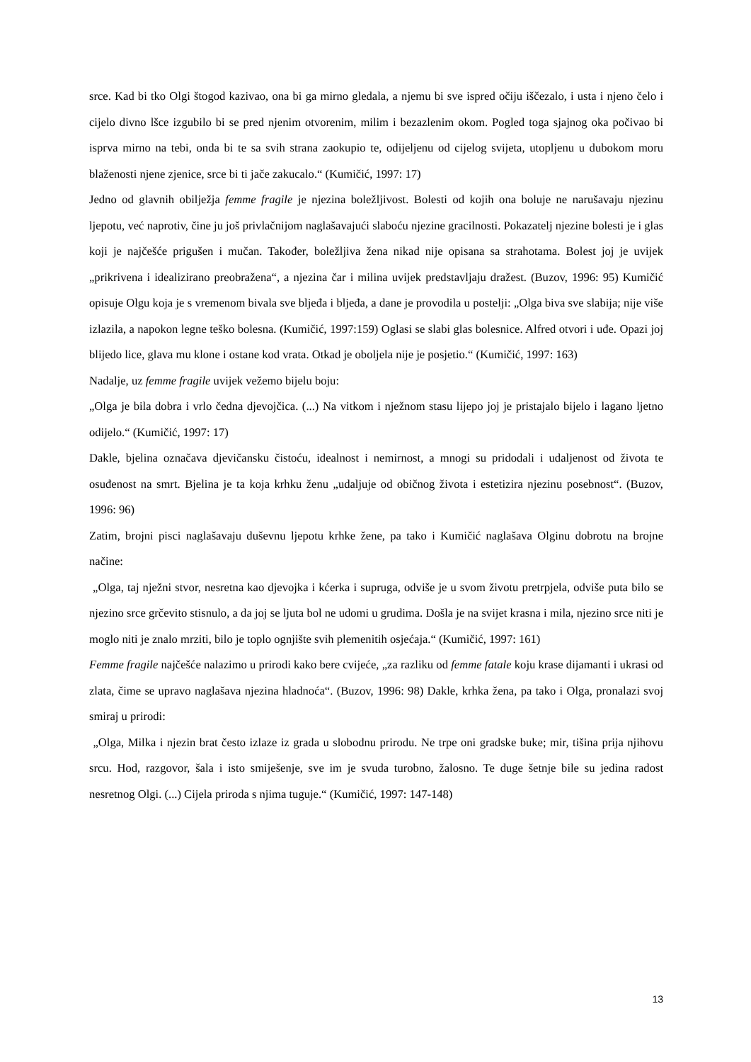srce. Kad bi tko Olgi štogod kazivao, ona bi ga mirno gledala, a njemu bi sve ispred očiju iščezalo, i usta i njeno čelo i cijelo divno lšce izgubilo bi se pred njenim otvorenim, milim i bezazlenim okom. Pogled toga sjajnog oka počivao bi isprva mirno na tebi, onda bi te sa svih strana zaokupio te, odijeljenu od cijelog svijeta, utopljenu u dubokom moru blaženosti njene zjenice, srce bi ti jače zakucalo.“ (Kumičić, 1997: 17)
Jedno od glavnih obilježja femme fragile je njezina boležljivost. Bolesti od kojih ona boluje ne narušavaju njezinu ljepotu, već naprotiv, čine ju još privlačnijom naglašavajući slaboću njezine gracilnosti. Pokazatelj njezine bolesti je i glas koji je najčešće prigušen i mučan. Također, boležljiva žena nikad nije opisana sa strahotama. Bolest joj je uvijek „prikrivena i idealizirano preobražena“, a njezina čar i milina uvijek predstavljaju dražest. (Buzov, 1996: 95) Kumičić opisuje Olgu koja je s vremenom bivala sve bljeđa i bljeđa, a dane je provodila u postelji: „Olga biva sve slabija; nije više izlazila, a napokon legne teško bolesna. (Kumičić, 1997:159) Oglasi se slabi glas bolesnice. Alfred otvori i uđe. Opazi joj blijedo lice, glava mu klone i ostane kod vrata. Otkad je oboljela nije je posjetio.“ (Kumičić, 1997: 163)
Nadalje, uz femme fragile uvijek vežemo bijelu boju:
„Olga je bila dobra i vrlo čedna djevojčica. (...) Na vitkom i nježnom stasu lijepo joj je pristajalo bijelo i lagano ljetno odijelo.“ (Kumičić, 1997: 17)
Dakle, bjelina označava djevičansku čistoću, idealnost i nemirnost, a mnogi su pridodali i udaljenost od života te osuđenost na smrt. Bjelina je ta koja krhku ženu „udaljuje od običnog života i estetizira njezinu posebnost“. (Buzov, 1996: 96)
Zatim, brojni pisci naglašavaju duševnu ljepotu krhke žene, pa tako i Kumičić naglašava Olginu dobrotu na brojne načine:
„Olga, taj nježni stvor, nesretna kao djevojka i kćerka i supruga, odviše je u svom životu pretrpjela, odviše puta bilo se njezino srce grčevito stisnulo, a da joj se ljuta bol ne udomi u grudima. Došla je na svijet krasna i mila, njezino srce niti je moglo niti je znalo mrziti, bilo je toplo ognjište svih plemenitih osjećaja.“ (Kumičić, 1997: 161)
Femme fragile najčešće nalazimo u prirodi kako bere cvijeće, „za razliku od femme fatale koju krase dijamanti i ukrasi od zlata, čime se upravo naglašava njezina hladnoća“. (Buzov, 1996: 98) Dakle, krhka žena, pa tako i Olga, pronalazi svoj smiraj u prirodi:
„Olga, Milka i njezin brat često izlaze iz grada u slobodnu prirodu. Ne trpe oni gradske buke; mir, tišina prija njihovu srcu. Hod, razgovor, šala i isto smiješenje, sve im je svuda turobno, žalosno. Te duge šetnje bile su jedina radost nesretnog Olgi. (...) Cijela priroda s njima tuguje.“ (Kumičić, 1997: 147-148)
13